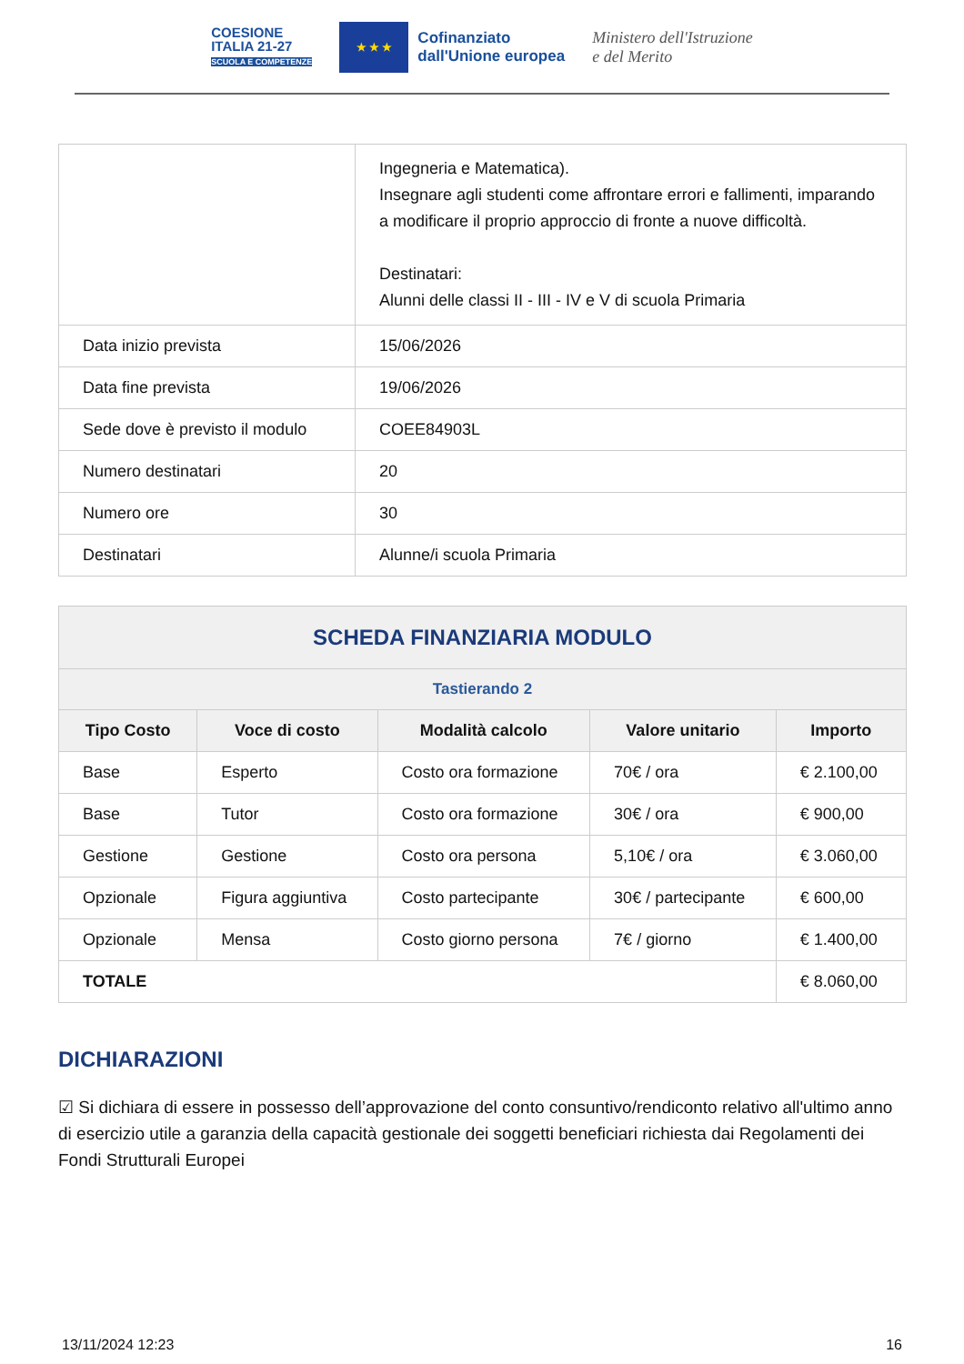COESIONE
ITALIA 21-27
SCUOLA E COMPETENZE
★ ★ ★
Cofinanziato
dall'Unione europea
Ministero dell'Istruzione
e del Merito
| | Ingegneria e Matematica). Insegnare agli studenti come affrontare errori e fallimenti, imparando a modificare il proprio approccio di fronte a nuove difficoltà. Destinatari: Alunni delle classi II - III - IV e V di scuola Primaria |
| Data inizio prevista | 15/06/2026 |
| Data fine prevista | 19/06/2026 |
| Sede dove è previsto il modulo | COEE84903L |
| Numero destinatari | 20 |
| Numero ore | 30 |
| Destinatari | Alunne/i scuola Primaria |
| SCHEDA FINANZIARIA MODULO | | | | |
| --- | --- | --- | --- | --- |
| Tastierando 2 | | | | |
| Tipo Costo | Voce di costo | Modalità calcolo | Valore unitario | Importo |
| Base | Esperto | Costo ora formazione | 70€ / ora | € 2.100,00 |
| Base | Tutor | Costo ora formazione | 30€ / ora | € 900,00 |
| Gestione | Gestione | Costo ora persona | 5,10€ / ora | € 3.060,00 |
| Opzionale | Figura aggiuntiva | Costo partecipante | 30€ / partecipante | € 600,00 |
| Opzionale | Mensa | Costo giorno persona | 7€ / giorno | € 1.400,00 |
| TOTALE | | | | € 8.060,00 |
DICHIARAZIONI
☑ Si dichiara di essere in possesso dell’approvazione del conto consuntivo/rendiconto relativo all'ultimo anno di esercizio utile a garanzia della capacità gestionale dei soggetti beneficiari richiesta dai Regolamenti dei Fondi Strutturali Europei
13/11/2024 12:23 16